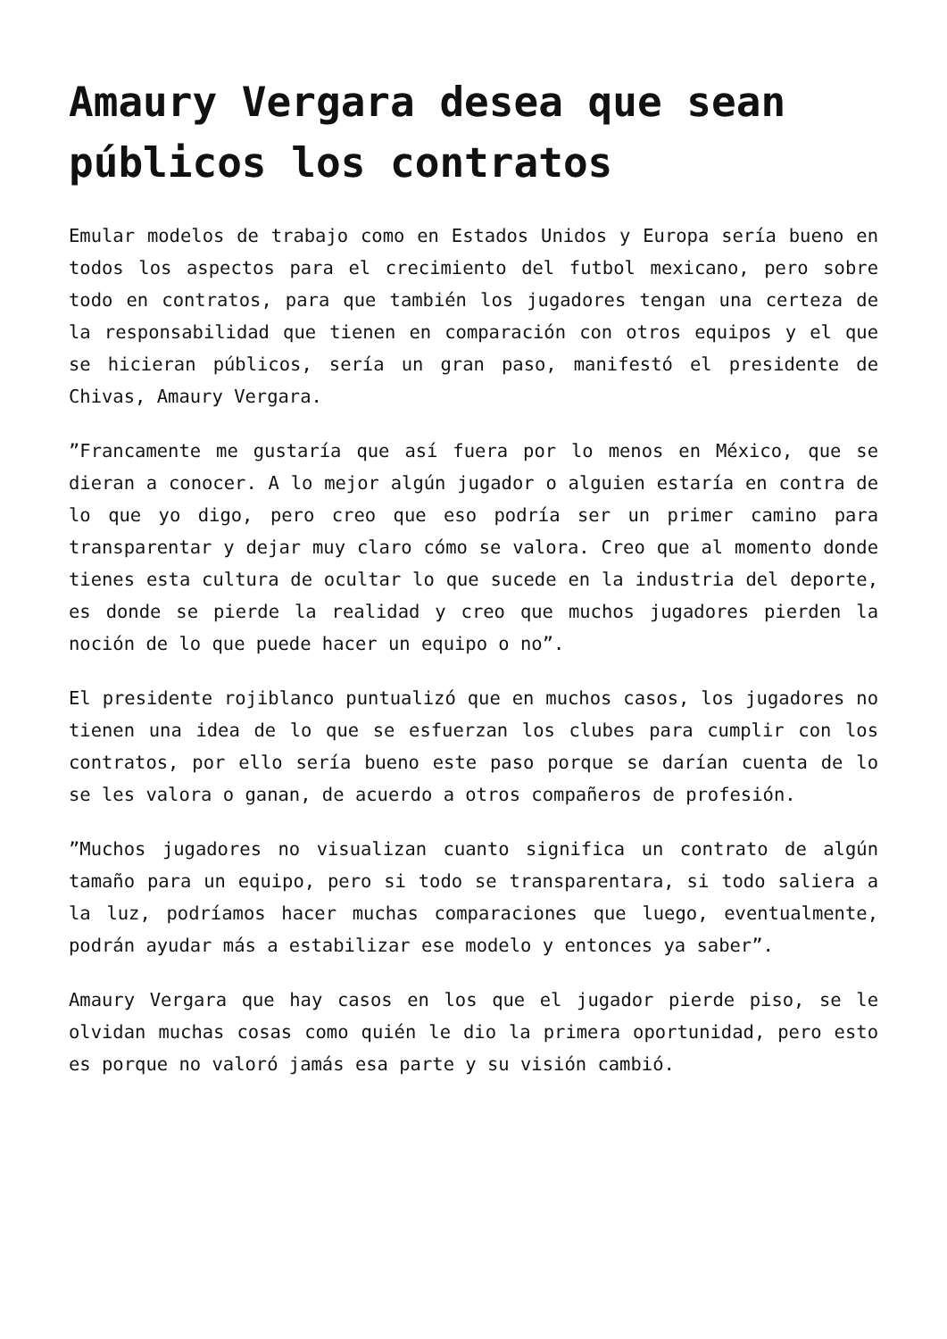Amaury Vergara desea que sean públicos los contratos
Emular modelos de trabajo como en Estados Unidos y Europa sería bueno en todos los aspectos para el crecimiento del futbol mexicano, pero sobre todo en contratos, para que también los jugadores tengan una certeza de la responsabilidad que tienen en comparación con otros equipos y el que se hicieran públicos, sería un gran paso, manifestó el presidente de Chivas, Amaury Vergara.
”Francamente me gustaría que así fuera por lo menos en México, que se dieran a conocer. A lo mejor algún jugador o alguien estaría en contra de lo que yo digo, pero creo que eso podría ser un primer camino para transparentar y dejar muy claro cómo se valora. Creo que al momento donde tienes esta cultura de ocultar lo que sucede en la industria del deporte, es donde se pierde la realidad y creo que muchos jugadores pierden la noción de lo que puede hacer un equipo o no”.
El presidente rojiblanco puntualizó que en muchos casos, los jugadores no tienen una idea de lo que se esfuerzan los clubes para cumplir con los contratos, por ello sería bueno este paso porque se darían cuenta de lo se les valora o ganan, de acuerdo a otros compañeros de profesión.
”Muchos jugadores no visualizan cuanto significa un contrato de algún tamaño para un equipo, pero si todo se transparentara, si todo saliera a la luz, podríamos hacer muchas comparaciones que luego, eventualmente, podrán ayudar más a estabilizar ese modelo y entonces ya saber”.
Amaury Vergara que hay casos en los que el jugador pierde piso, se le olvidan muchas cosas como quién le dio la primera oportunidad, pero esto es porque no valoró jamás esa parte y su visión cambió.